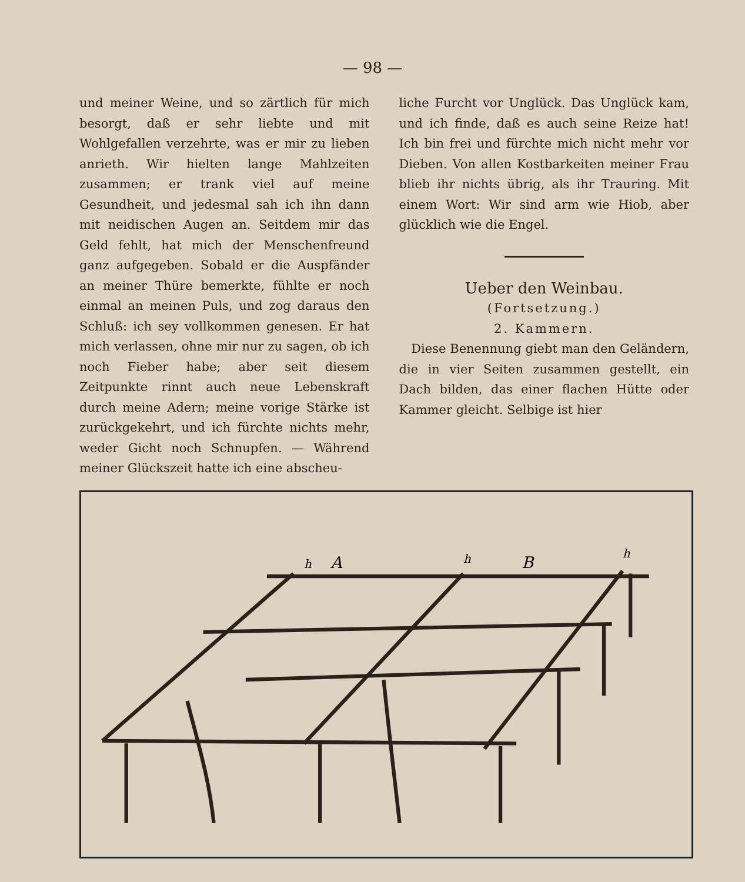— 98 —
und meiner Weine, und so zärtlich für mich besorgt, daß er sehr liebte und mit Wohlgefallen verzehrte, was er mir zu lieben anrieth. Wir hielten lange Mahlzeiten zusammen; er trank viel auf meine Gesundheit, und jedesmal sah ich ihn dann mit neidischen Augen an. Seitdem mir das Geld fehlt, hat mich der Menschenfreund ganz aufgegeben. Sobald er die Auspfänder an meiner Thüre bemerkte, fühlte er noch einmal an meinen Puls, und zog daraus den Schluß: ich sey vollkommen genesen. Er hat mich verlassen, ohne mir nur zu sagen, ob ich noch Fieber habe; aber seit diesem Zeitpunkte rinnt auch neue Lebenskraft durch meine Adern; meine vorige Stärke ist zurückgekehrt, und ich fürchte nichts mehr, weder Gicht noch Schnupfen. — Während meiner Glückszeit hatte ich eine abscheu-
liche Furcht vor Unglück. Das Unglück kam, und ich finde, daß es auch seine Reize hat! Ich bin frei und fürchte mich nicht mehr vor Dieben. Von allen Kostbarkeiten meiner Frau blieb ihr nichts übrig, als ihr Trauring. Mit einem Wort: Wir sind arm wie Hiob, aber glücklich wie die Engel.
Ueber den Weinbau.
(Fortsetzung.)
2. Kammern.
Diese Benennung giebt man den Geländern, die in vier Seiten zusammen gestellt, ein Dach bilden, das einer flachen Hütte oder Kammer gleicht. Selbige ist hier
A
B
h
h
h